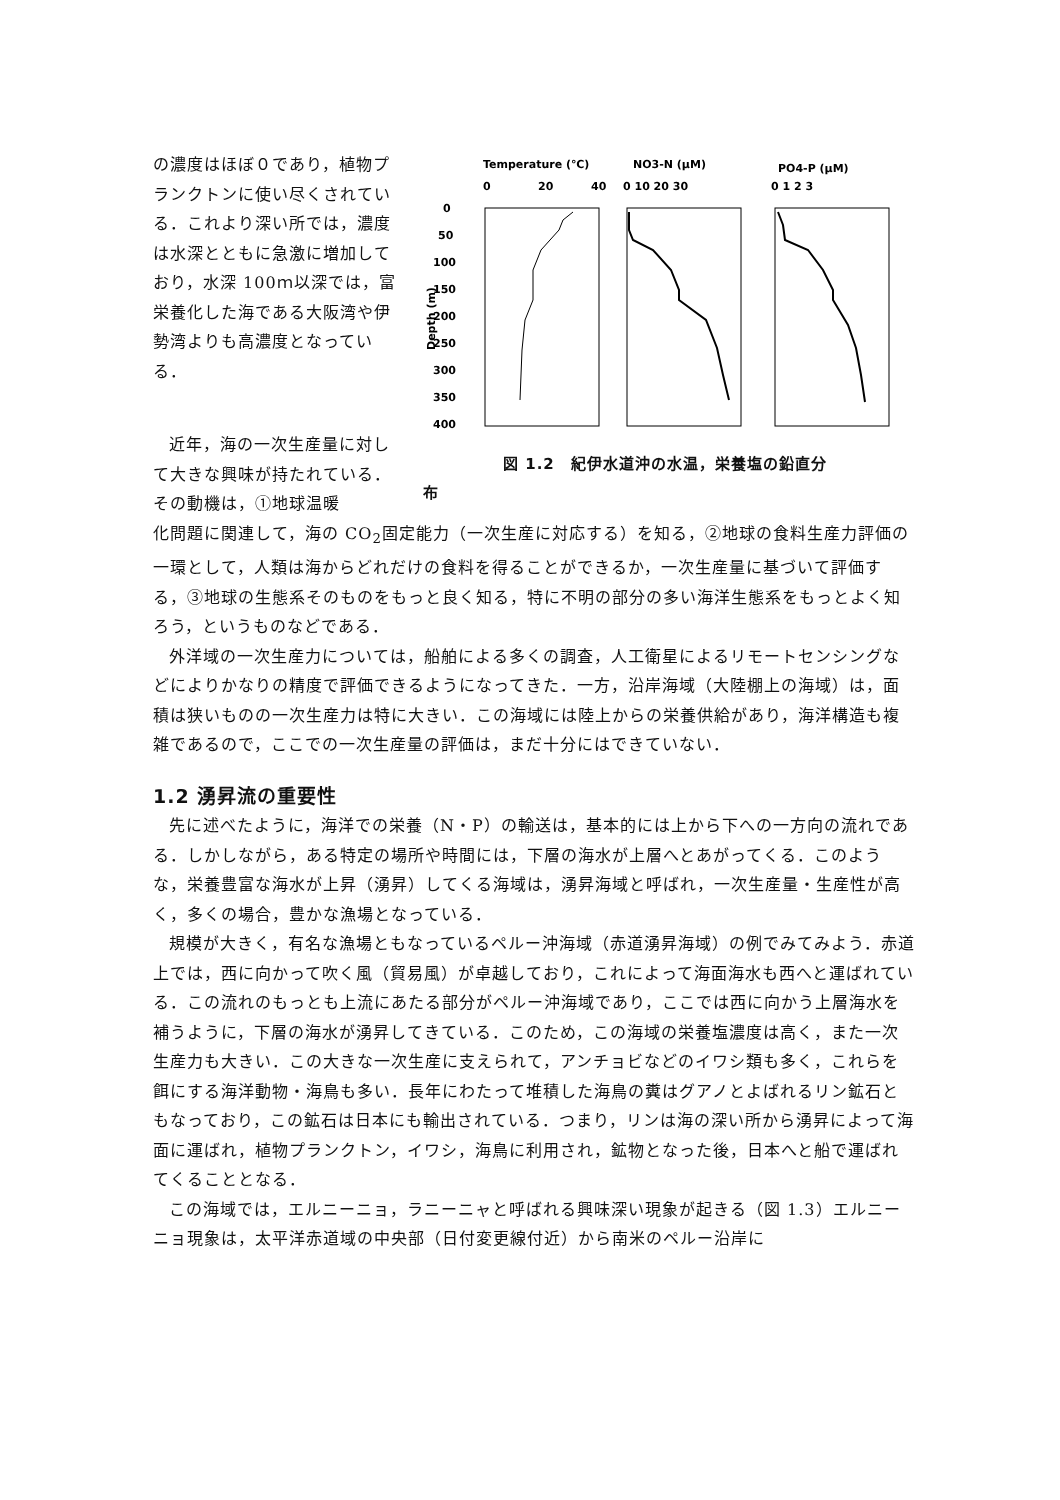の濃度はほぼ０であり，植物プランクトンに使い尽くされている．これより深い所では，濃度は水深とともに急激に増加しており，水深 100ｍ以深では，富栄養化した海である大阪湾や伊勢湾よりも高濃度となっている．
近年，海の一次生産量に対して大きな興味が持たれている．その動機は，①地球温暖
Temperature (℃)
0
20
40
NO3-N (μM)
0 10 20 30
PO4-P (μM)
0 1 2 3
0
50
100
150
200
250
300
350
400
Depth (m)
図 1.2　紀伊水道沖の水温，栄養塩の鉛直分
布
化問題に関連して，海の CO<sub>2</sub>固定能力（一次生産に対応する）を知る，②地球の食料生産力評価の一環として，人類は海からどれだけの食料を得ることができるか，一次生産量に基づいて評価する，③地球の生態系そのものをもっと良く知る，特に不明の部分の多い海洋生態系をもっとよく知ろう，というものなどである．
外洋域の一次生産力については，船舶による多くの調査，人工衛星によるリモートセンシングなどによりかなりの精度で評価できるようになってきた．一方，沿岸海域（大陸棚上の海域）は，面積は狭いものの一次生産力は特に大きい．この海域には陸上からの栄養供給があり，海洋構造も複雑であるので，ここでの一次生産量の評価は，まだ十分にはできていない．
1.2 湧昇流の重要性
先に述べたように，海洋での栄養（N・P）の輸送は，基本的には上から下への一方向の流れである．しかしながら，ある特定の場所や時間には，下層の海水が上層へとあがってくる．このような，栄養豊富な海水が上昇（湧昇）してくる海域は，湧昇海域と呼ばれ，一次生産量・生産性が高く，多くの場合，豊かな漁場となっている．
規模が大きく，有名な漁場ともなっているペルー沖海域（赤道湧昇海域）の例でみてみよう．赤道上では，西に向かって吹く風（貿易風）が卓越しており，これによって海面海水も西へと運ばれている．この流れのもっとも上流にあたる部分がペルー沖海域であり，ここでは西に向かう上層海水を補うように，下層の海水が湧昇してきている．このため，この海域の栄養塩濃度は高く，また一次生産力も大きい．この大きな一次生産に支えられて，アンチョビなどのイワシ類も多く，これらを餌にする海洋動物・海鳥も多い．長年にわたって堆積した海鳥の糞はグアノとよばれるリン鉱石ともなっており，この鉱石は日本にも輸出されている．つまり，リンは海の深い所から湧昇によって海面に運ばれ，植物プランクトン，イワシ，海鳥に利用され，鉱物となった後，日本へと船で運ばれてくることとなる．
この海域では，エルニーニョ，ラニーニャと呼ばれる興味深い現象が起きる（図 1.3）エルニーニョ現象は，太平洋赤道域の中央部（日付変更線付近）から南米のペルー沿岸に